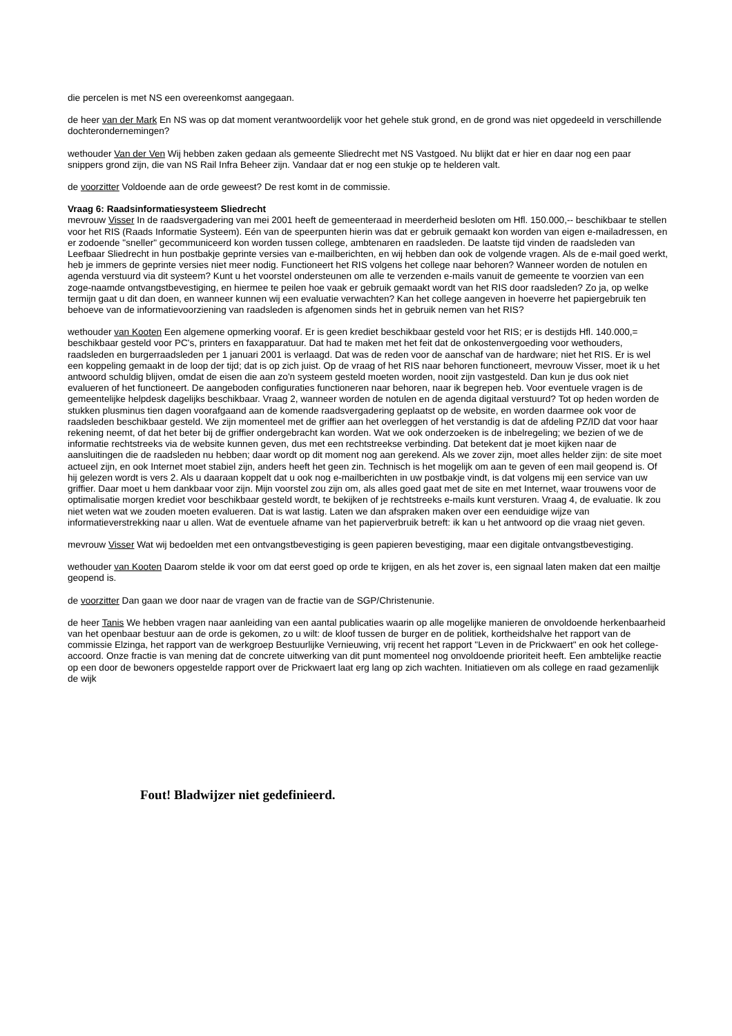die percelen is met NS een overeenkomst aangegaan.
de heer van der Mark En NS was op dat moment verantwoordelijk voor het gehele stuk grond, en de grond was niet opgedeeld in verschillende dochterondernemingen?
wethouder Van der Ven Wij hebben zaken gedaan als gemeente Sliedrecht met NS Vastgoed. Nu blijkt dat er hier en daar nog een paar snippers grond zijn, die van NS Rail Infra Beheer zijn. Vandaar dat er nog een stukje op te helderen valt.
de voorzitter Voldoende aan de orde geweest? De rest komt in de commissie.
Vraag 6: Raadsinformatiesysteem Sliedrecht
mevrouw Visser In de raadsvergadering van mei 2001 heeft de gemeenteraad in meerderheid besloten om Hfl. 150.000,-- beschikbaar te stellen voor het RIS (Raads Informatie Systeem). Eén van de speerpunten hierin was dat er gebruik gemaakt kon worden van eigen e-mailadressen, en er zodoende "sneller" gecommuniceerd kon worden tussen college, ambtenaren en raadsleden. De laatste tijd vinden de raadsleden van Leefbaar Sliedrecht in hun postbakje geprinte versies van e-mailberichten, en wij hebben dan ook de volgende vragen. Als de e-mail goed werkt, heb je immers de geprinte versies niet meer nodig. Functioneert het RIS volgens het college naar behoren? Wanneer worden de notulen en agenda verstuurd via dit systeem? Kunt u het voorstel ondersteunen om alle te verzenden e-mails vanuit de gemeente te voorzien van een zoge-naamde ontvangstbevestiging, en hiermee te peilen hoe vaak er gebruik gemaakt wordt van het RIS door raadsleden? Zo ja, op welke termijn gaat u dit dan doen, en wanneer kunnen wij een evaluatie verwachten? Kan het college aangeven in hoeverre het papiergebruik ten behoeve van de informatievoorziening van raadsleden is afgenomen sinds het in gebruik nemen van het RIS?
wethouder van Kooten Een algemene opmerking vooraf. Er is geen krediet beschikbaar gesteld voor het RIS; er is destijds Hfl. 140.000,= beschikbaar gesteld voor PC's, printers en faxapparatuur. Dat had te maken met het feit dat de onkostenvergoeding voor wethouders, raadsleden en burgerraadsleden per 1 januari 2001 is verlaagd. Dat was de reden voor de aanschaf van de hardware; niet het RIS. Er is wel een koppeling gemaakt in de loop der tijd; dat is op zich juist. Op de vraag of het RIS naar behoren functioneert, mevrouw Visser, moet ik u het antwoord schuldig blijven, omdat de eisen die aan zo'n systeem gesteld moeten worden, nooit zijn vastgesteld. Dan kun je dus ook niet evalueren of het functioneert. De aangeboden configuraties functioneren naar behoren, naar ik begrepen heb. Voor eventuele vragen is de gemeentelijke helpdesk dagelijks beschikbaar. Vraag 2, wanneer worden de notulen en de agenda digitaal verstuurd? Tot op heden worden de stukken plusminus tien dagen voorafgaand aan de komende raadsvergadering geplaatst op de website, en worden daarmee ook voor de raadsleden beschikbaar gesteld. We zijn momenteel met de griffier aan het overleggen of het verstandig is dat de afdeling PZ/ID dat voor haar rekening neemt, of dat het beter bij de griffier ondergebracht kan worden. Wat we ook onderzoeken is de inbelregeling; we bezien of we de informatie rechtstreeks via de website kunnen geven, dus met een rechtstreekse verbinding. Dat betekent dat je moet kijken naar de aansluitingen die de raadsleden nu hebben; daar wordt op dit moment nog aan gerekend. Als we zover zijn, moet alles helder zijn: de site moet actueel zijn, en ook Internet moet stabiel zijn, anders heeft het geen zin. Technisch is het mogelijk om aan te geven of een mail geopend is. Of hij gelezen wordt is vers 2. Als u daaraan koppelt dat u ook nog e-mailberichten in uw postbakje vindt, is dat volgens mij een service van uw griffier. Daar moet u hem dankbaar voor zijn. Mijn voorstel zou zijn om, als alles goed gaat met de site en met Internet, waar trouwens voor de optimalisatie morgen krediet voor beschikbaar gesteld wordt, te bekijken of je rechtstreeks e-mails kunt versturen. Vraag 4, de evaluatie. Ik zou niet weten wat we zouden moeten evalueren. Dat is wat lastig. Laten we dan afspraken maken over een eenduidige wijze van informatieverstrekking naar u allen. Wat de eventuele afname van het papierverbruik betreft: ik kan u het antwoord op die vraag niet geven.
mevrouw Visser Wat wij bedoelden met een ontvangstbevestiging is geen papieren bevestiging, maar een digitale ontvangstbevestiging.
wethouder van Kooten Daarom stelde ik voor om dat eerst goed op orde te krijgen, en als het zover is, een signaal laten maken dat een mailtje geopend is.
de voorzitter Dan gaan we door naar de vragen van de fractie van de SGP/Christenunie.
de heer Tanis We hebben vragen naar aanleiding van een aantal publicaties waarin op alle mogelijke manieren de onvoldoende herkenbaarheid van het openbaar bestuur aan de orde is gekomen, zo u wilt: de kloof tussen de burger en de politiek, kortheidshalve het rapport van de commissie Elzinga, het rapport van de werkgroep Bestuurlijke Vernieuwing, vrij recent het rapport "Leven in de Prickwaert" en ook het college-accoord. Onze fractie is van mening dat de concrete uitwerking van dit punt momenteel nog onvoldoende prioriteit heeft. Een ambtelijke reactie op een door de bewoners opgestelde rapport over de Prickwaert laat erg lang op zich wachten. Initiatieven om als college en raad gezamenlijk de wijk
Fout! Bladwijzer niet gedefinieerd.